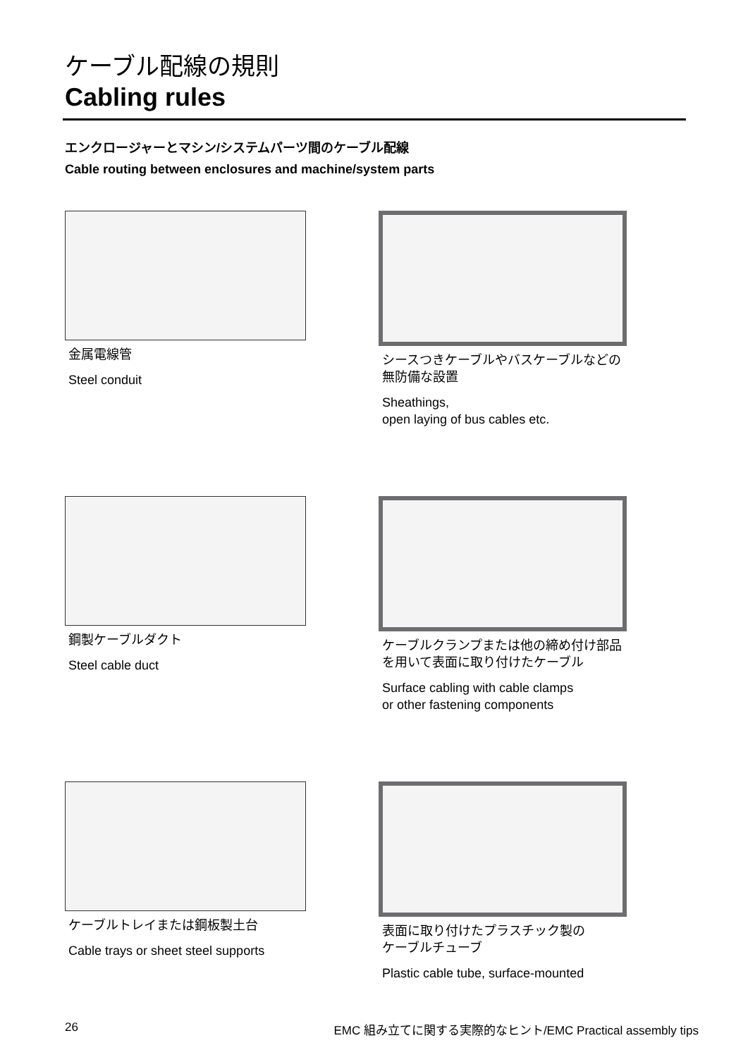ケーブル配線の規則
Cabling rules
エンクロージャーとマシン/システムパーツ間のケーブル配線
Cable routing between enclosures and machine/system parts
金属電線管
Steel conduit
シースつきケーブルやバスケーブルなどの
無防備な設置
Sheathings,
open laying of bus cables etc.
鋼製ケーブルダクト
Steel cable duct
ケーブルクランプまたは他の締め付け部品
を用いて表面に取り付けたケーブル
Surface cabling with cable clamps
or other fastening components
ケーブルトレイまたは鋼板製土台
Cable trays or sheet steel supports
表面に取り付けたプラスチック製の
ケーブルチューブ
Plastic cable tube, surface-mounted
26 EMC 組み立てに関する実際的なヒント/EMC Practical assembly tips